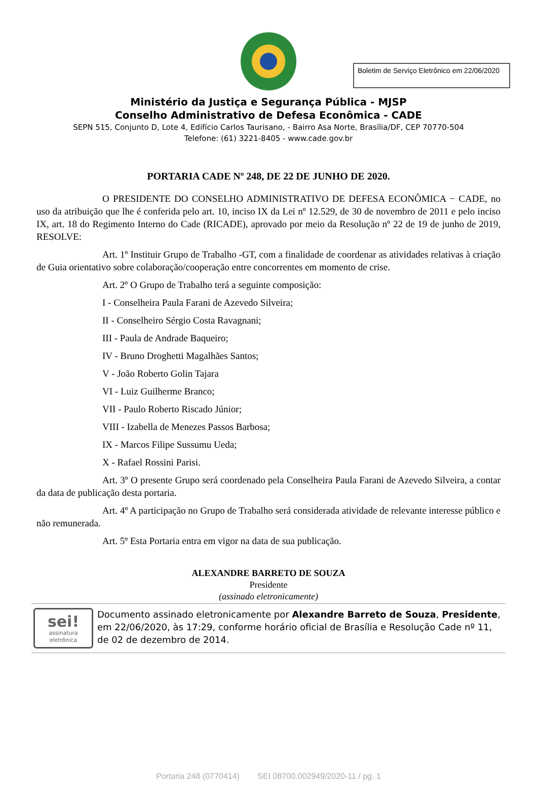Boletim de Serviço Eletrônico em 22/06/2020
Ministério da Justiça e Segurança Pública - MJSP
Conselho Administrativo de Defesa Econômica - CADE
SEPN 515, Conjunto D, Lote 4, Edifício Carlos Taurisano, - Bairro Asa Norte, Brasília/DF, CEP 70770-504
Telefone: (61) 3221-8405 - www.cade.gov.br
PORTARIA CADE Nº 248, DE 22 DE JUNHO DE 2020.
O PRESIDENTE DO CONSELHO ADMINISTRATIVO DE DEFESA ECONÔMICA − CADE, no uso da atribuição que lhe é conferida pelo art. 10, inciso IX da Lei nº 12.529, de 30 de novembro de 2011 e pelo inciso IX, art. 18 do Regimento Interno do Cade (RICADE), aprovado por meio da Resolução nº 22 de 19 de junho de 2019, RESOLVE:
Art. 1º Instituir Grupo de Trabalho -GT, com a finalidade de coordenar as atividades relativas à criação de Guia orientativo sobre colaboração/cooperação entre concorrentes em momento de crise.
Art. 2º O Grupo de Trabalho terá a seguinte composição:
I - Conselheira Paula Farani de Azevedo Silveira;
II - Conselheiro Sérgio Costa Ravagnani;
III - Paula de Andrade Baqueiro;
IV - Bruno Droghetti Magalhães Santos;
V - João Roberto Golin Tajara
VI - Luiz Guilherme Branco;
VII - Paulo Roberto Riscado Júnior;
VIII - Izabella de Menezes Passos Barbosa;
IX - Marcos Filipe Sussumu Ueda;
X - Rafael Rossini Parisi.
Art. 3º O presente Grupo será coordenado pela Conselheira Paula Farani de Azevedo Silveira, a contar da data de publicação desta portaria.
Art. 4º A participação no Grupo de Trabalho será considerada atividade de relevante interesse público e não remunerada.
Art. 5º Esta Portaria entra em vigor na data de sua publicação.
ALEXANDRE BARRETO DE SOUZA
Presidente
(assinado eletronicamente)
sei!
assinatura
eletrônica
Documento assinado eletronicamente por Alexandre Barreto de Souza, Presidente, em 22/06/2020, às 17:29, conforme horário oficial de Brasília e Resolução Cade nº 11, de 02 de dezembro de 2014.
Portaria 248 (0770414) SEI 08700.002949/2020-11 / pg. 1